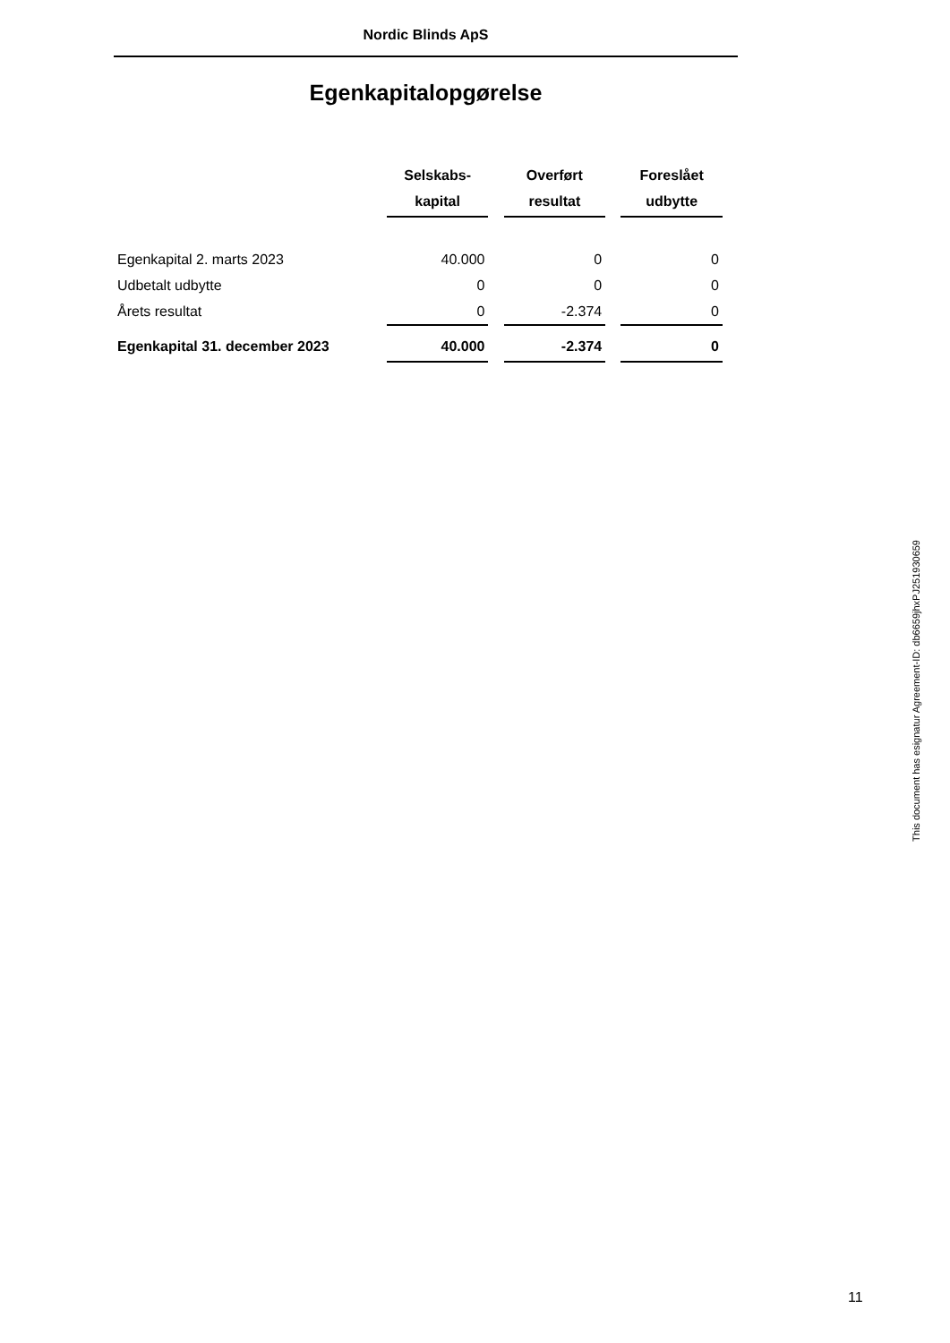Nordic Blinds ApS
Egenkapitalopgørelse
| | Selskabs- kapital | | Overført resultat | | Foreslået udbytte |
| --- | --- | --- | --- | --- | --- |
| Egenkapital 2. marts 2023 | 40.000 | | 0 | | 0 |
| Udbetalt udbytte | 0 | | 0 | | 0 |
| Årets resultat | 0 | | -2.374 | | 0 |
| Egenkapital 31. december 2023 | 40.000 | | -2.374 | | 0 |
This document has esignatur Agreement-ID: db6659jhxPJ251930659
11